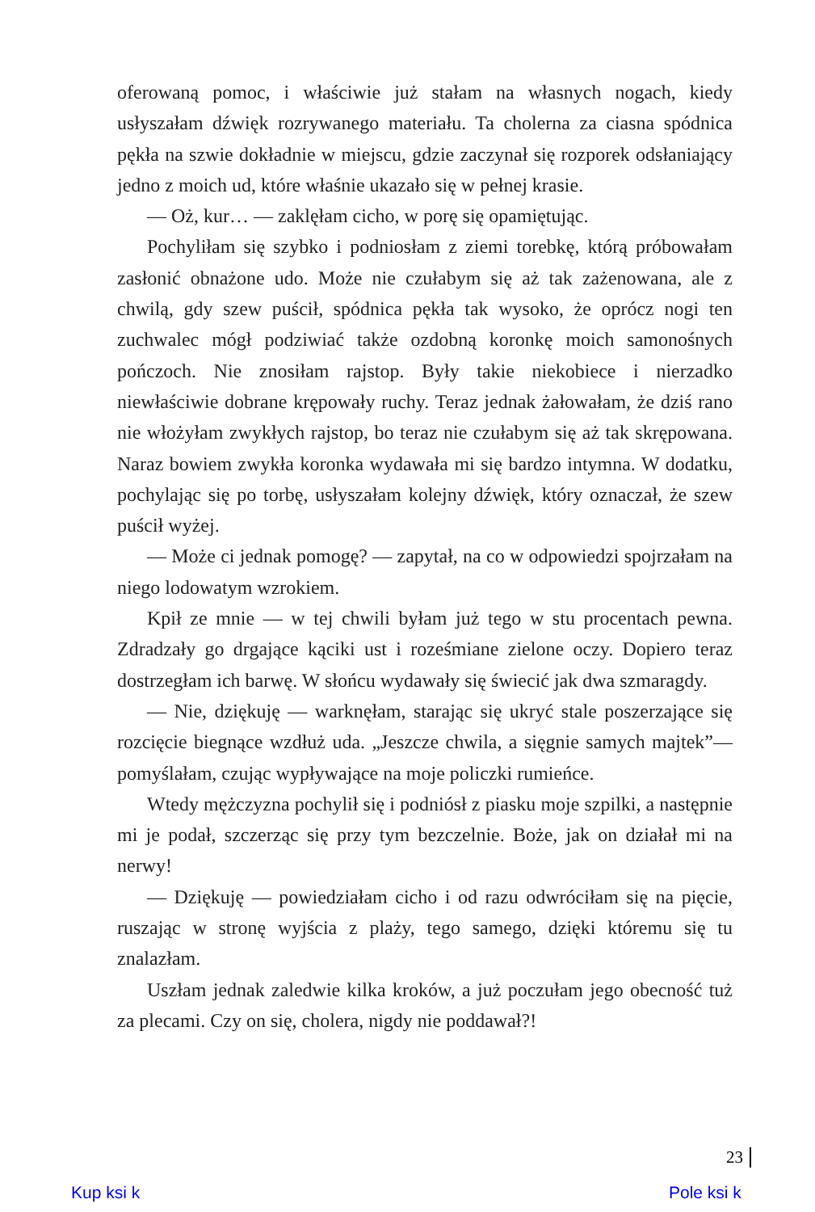oferowaną pomoc, i właściwie już stałam na własnych nogach, kiedy usłyszałam dźwięk rozrywanego materiału. Ta cholerna za ciasna spódnica pękła na szwie dokładnie w miejscu, gdzie zaczynał się rozporek odsłaniający jedno z moich ud, które właśnie ukazało się w pełnej krasie.
— Oż, kur… — zaklęłam cicho, w porę się opamiętując.
Pochyliłam się szybko i podniosłam z ziemi torebkę, którą próbowałam zasłonić obnażone udo. Może nie czułabym się aż tak zażenowana, ale z chwilą, gdy szew puścił, spódnica pękła tak wysoko, że oprócz nogi ten zuchwalec mógł podziwiać także ozdobną koronkę moich samonośnych pończoch. Nie znosiłam rajstop. Były takie niekobiece i nierzadko niewłaściwie dobrane krępowały ruchy. Teraz jednak żałowałam, że dziś rano nie włożyłam zwykłych rajstop, bo teraz nie czułabym się aż tak skrępowana. Naraz bowiem zwykła koronka wydawała mi się bardzo intymna. W dodatku, pochylając się po torbę, usłyszałam kolejny dźwięk, który oznaczał, że szew puścił wyżej.
— Może ci jednak pomogę? — zapytał, na co w odpowiedzi spojrzałam na niego lodowatym wzrokiem.
Kpił ze mnie — w tej chwili byłam już tego w stu procentach pewna. Zdradzały go drgające kąciki ust i roześmiane zielone oczy. Dopiero teraz dostrzegłam ich barwę. W słońcu wydawały się świecić jak dwa szmaragdy.
— Nie, dziękuję — warknęłam, starając się ukryć stale poszerzające się rozcięcie biegnące wzdłuż uda. „Jeszcze chwila, a sięgnie samych majtek”— pomyślałam, czując wypływające na moje policzki rumieńce.
Wtedy mężczyzna pochylił się i podniósł z piasku moje szpilki, a następnie mi je podał, szczerząc się przy tym bezczelnie. Boże, jak on działał mi na nerwy!
— Dziękuję — powiedziałam cicho i od razu odwróciłam się na pięcie, ruszając w stronę wyjścia z plaży, tego samego, dzięki któremu się tu znalazłam.
Uszłam jednak zaledwie kilka kroków, a już poczułam jego obecność tuż za plecami. Czy on się, cholera, nigdy nie poddawał?!
23
Kup ksi k Pole ksi k